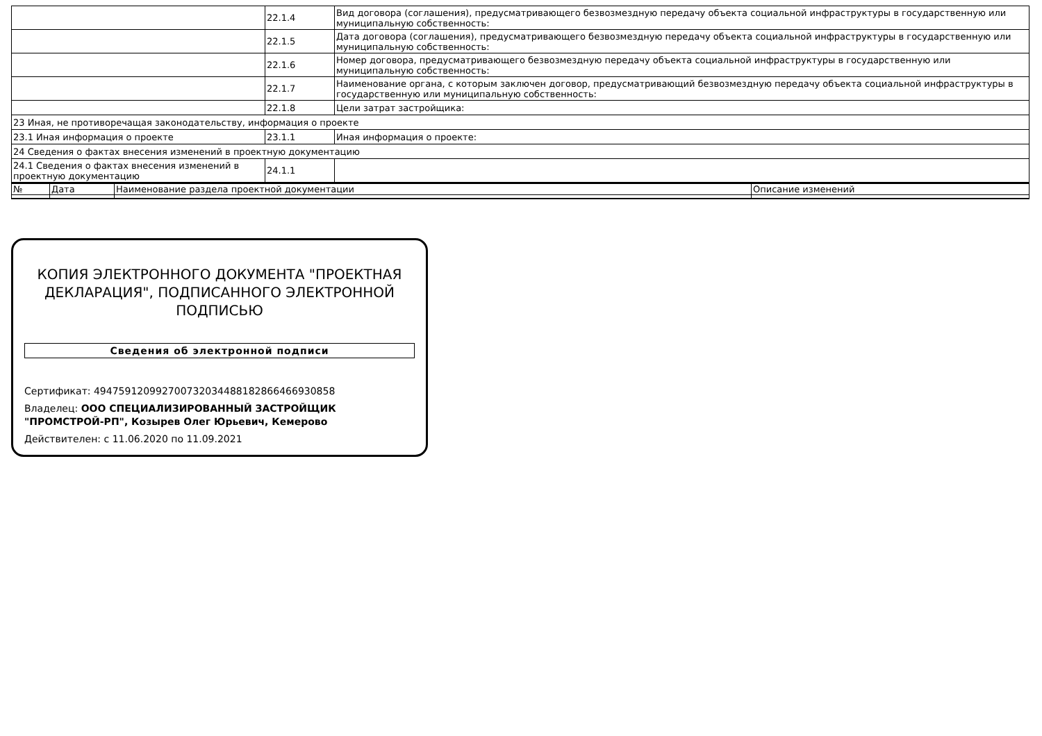| | 22.1.4 | Вид договора (соглашения), предусматривающего безвозмездную передачу объекта социальной инфраструктуры в государственную или муниципальную собственность: |
| | 22.1.5 | Дата договора (соглашения), предусматривающего безвозмездную передачу объекта социальной инфраструктуры в государственную или муниципальную собственность: |
| | 22.1.6 | Номер договора, предусматривающего безвозмездную передачу объекта социальной инфраструктуры в государственную или муниципальную собственность: |
| | 22.1.7 | Наименование органа, с которым заключен договор, предусматривающий безвозмездную передачу объекта социальной инфраструктуры в государственную или муниципальную собственность: |
| | 22.1.8 | Цели затрат застройщика: |
| 23 Иная, не противоречащая законодательству, информация о проекте | | |
| 23.1 Иная информация о проекте | 23.1.1 | Иная информация о проекте: |
| 24 Сведения о фактах внесения изменений в проектную документацию | | |
| 24.1 Сведения о фактах внесения изменений в проектную документацию | 24.1.1 | |
| № | Дата | Наименование раздела проектной документации | Описание изменений |
| --- | --- | --- | --- |
КОПИЯ ЭЛЕКТРОННОГО ДОКУМЕНТА "ПРОЕКТНАЯ ДЕКЛАРАЦИЯ", ПОДПИСАННОГО ЭЛЕКТРОННОЙ ПОДПИСЬЮ
Сведения об электронной подписи
Сертификат: 494759120992700732034488182866466930858
Владелец: ООО СПЕЦИАЛИЗИРОВАННЫЙ ЗАСТРОЙЩИК "ПРОМСТРОЙ-РП", Козырев Олег Юрьевич, Кемерово
Действителен: с 11.06.2020 по 11.09.2021